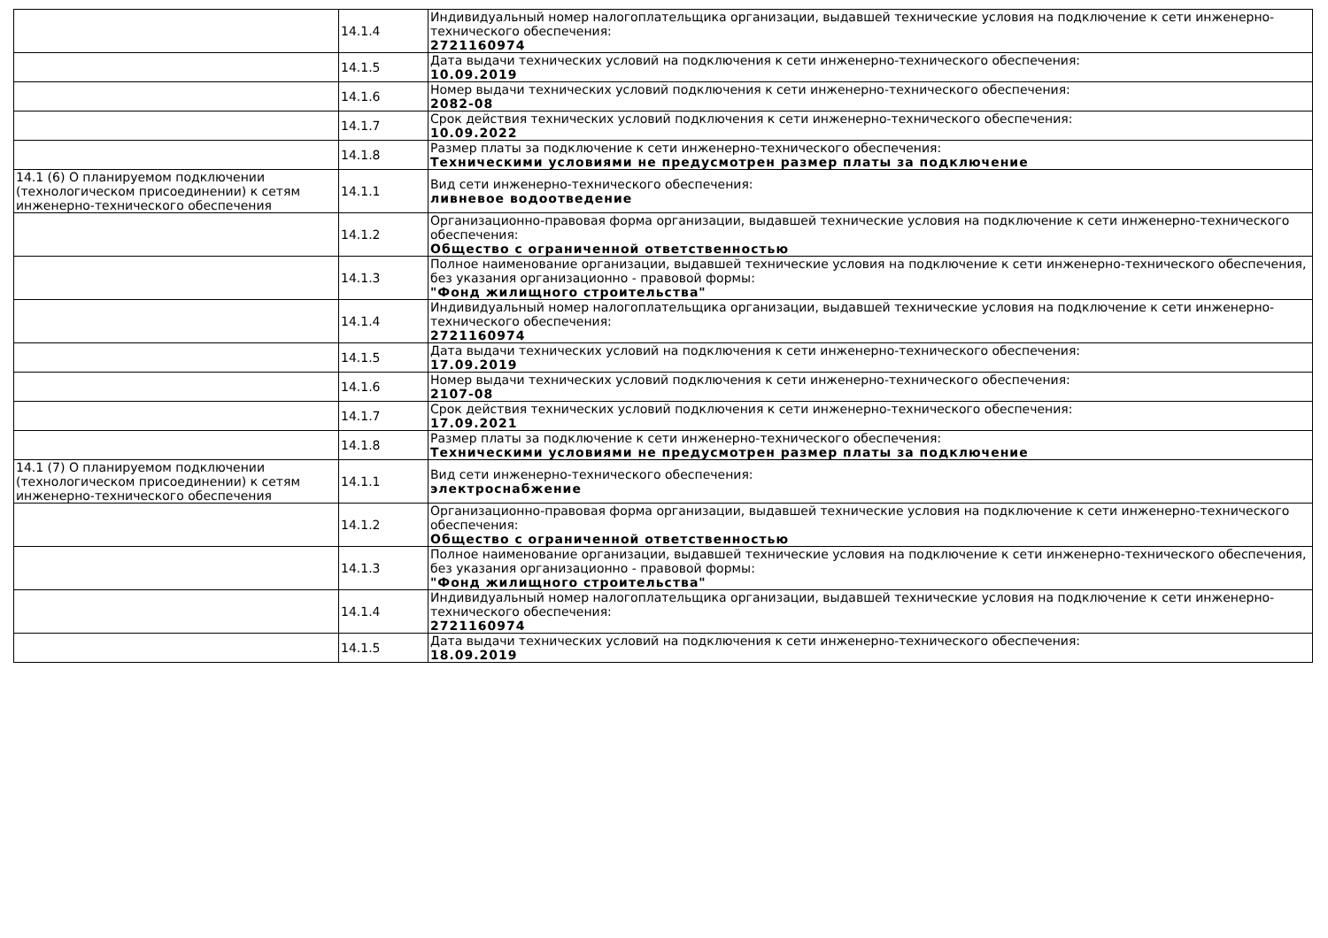| | 14.1.4 | Индивидуальный номер налогоплательщика организации, выдавшей технические условия на подключение к сети инженерно-технического обеспечения: 2721160974 |
| | 14.1.5 | Дата выдачи технических условий на подключения к сети инженерно-технического обеспечения: 10.09.2019 |
| | 14.1.6 | Номер выдачи технических условий подключения к сети инженерно-технического обеспечения: 2082-08 |
| | 14.1.7 | Срок действия технических условий подключения к сети инженерно-технического обеспечения: 10.09.2022 |
| | 14.1.8 | Размер платы за подключение к сети инженерно-технического обеспечения: Техническими условиями не предусмотрен размер платы за подключение |
| 14.1 (6) О планируемом подключении (технологическом присоединении) к сетям инженерно-технического обеспечения | 14.1.1 | Вид сети инженерно-технического обеспечения: ливневое водоотведение |
| | 14.1.2 | Организационно-правовая форма организации, выдавшей технические условия на подключение к сети инженерно-технического обеспечения: Общество с ограниченной ответственностью |
| | 14.1.3 | Полное наименование организации, выдавшей технические условия на подключение к сети инженерно-технического обеспечения, без указания организационно - правовой формы: "Фонд жилищного строительства" |
| | 14.1.4 | Индивидуальный номер налогоплательщика организации, выдавшей технические условия на подключение к сети инженерно-технического обеспечения: 2721160974 |
| | 14.1.5 | Дата выдачи технических условий на подключения к сети инженерно-технического обеспечения: 17.09.2019 |
| | 14.1.6 | Номер выдачи технических условий подключения к сети инженерно-технического обеспечения: 2107-08 |
| | 14.1.7 | Срок действия технических условий подключения к сети инженерно-технического обеспечения: 17.09.2021 |
| | 14.1.8 | Размер платы за подключение к сети инженерно-технического обеспечения: Техническими условиями не предусмотрен размер платы за подключение |
| 14.1 (7) О планируемом подключении (технологическом присоединении) к сетям инженерно-технического обеспечения | 14.1.1 | Вид сети инженерно-технического обеспечения: электроснабжение |
| | 14.1.2 | Организационно-правовая форма организации, выдавшей технические условия на подключение к сети инженерно-технического обеспечения: Общество с ограниченной ответственностью |
| | 14.1.3 | Полное наименование организации, выдавшей технические условия на подключение к сети инженерно-технического обеспечения, без указания организационно - правовой формы: "Фонд жилищного строительства" |
| | 14.1.4 | Индивидуальный номер налогоплательщика организации, выдавшей технические условия на подключение к сети инженерно-технического обеспечения: 2721160974 |
| | 14.1.5 | Дата выдачи технических условий на подключения к сети инженерно-технического обеспечения: 18.09.2019 |